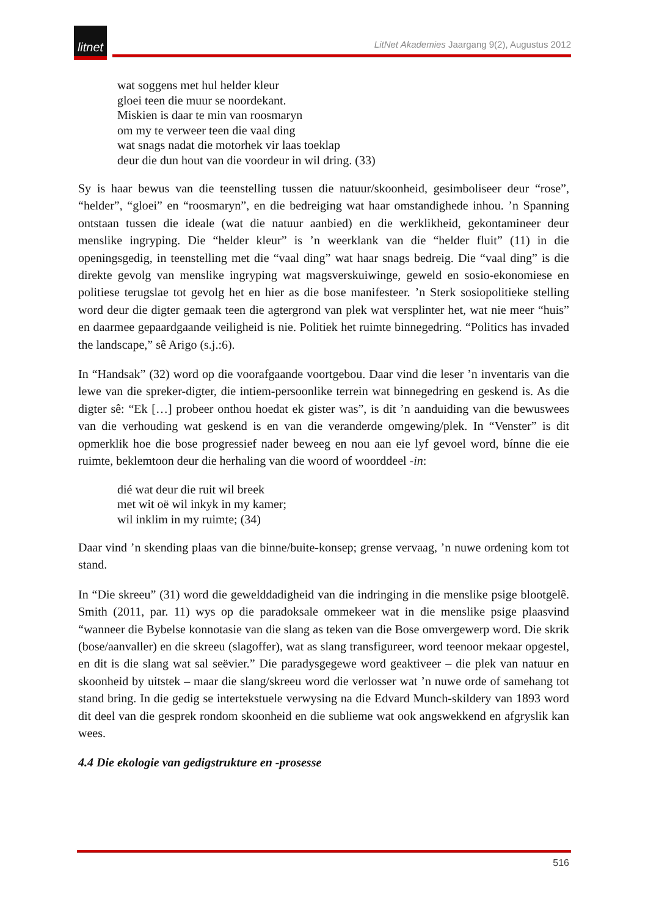litnet
LitNet Akademies Jaargang 9(2), Augustus 2012
wat soggens met hul helder kleur
gloei teen die muur se noordekant.
Miskien is daar te min van roosmaryn
om my te verweer teen die vaal ding
wat snags nadat die motorhek vir laas toeklap
deur die dun hout van die voordeur in wil dring. (33)
Sy is haar bewus van die teenstelling tussen die natuur/skoonheid, gesimboliseer deur “rose”, “helder”, “gloei” en “roosmaryn”, en die bedreiging wat haar omstandighede inhou. ’n Spanning ontstaan tussen die ideale (wat die natuur aanbied) en die werklikheid, gekontamineer deur menslike ingryping. Die “helder kleur” is ’n weerklank van die “helder fluit” (11) in die openingsgedig, in teenstelling met die “vaal ding” wat haar snags bedreig. Die “vaal ding” is die direkte gevolg van menslike ingryping wat magsverskuiwinge, geweld en sosio-ekonomiese en politiese terugslae tot gevolg het en hier as die bose manifesteer. ’n Sterk sosiopolitieke stelling word deur die digter gemaak teen die agtergrond van plek wat versplinter het, wat nie meer “huis” en daarmee gepaardgaande veiligheid is nie. Politiek het ruimte binnegedring. “Politics has invaded the landscape,” sê Arigo (s.j.:6).
In “Handsak” (32) word op die voorafgaande voortgebou. Daar vind die leser ’n inventaris van die lewe van die spreker-digter, die intiem-persoonlike terrein wat binnegedring en geskend is. As die digter sê: “Ek […] probeer onthou hoedat ek gister was”, is dit ’n aanduiding van die bewuswees van die verhouding wat geskend is en van die veranderde omgewing/plek. In “Venster” is dit opmerklik hoe die bose progressief nader beweeg en nou aan eie lyf gevoel word, bínne die eie ruimte, beklemtoon deur die herhaling van die woord of woorddeel -in:
dié wat deur die ruit wil breek
met wit oë wil inkyk in my kamer;
wil inklim in my ruimte; (34)
Daar vind ’n skending plaas van die binne/buite-konsep; grense vervaag, ’n nuwe ordening kom tot stand.
In “Die skreeu” (31) word die gewelddadigheid van die indringing in die menslike psige blootgelê. Smith (2011, par. 11) wys op die paradoksale ommekeer wat in die menslike psige plaasvind “wanneer die Bybelse konnotasie van die slang as teken van die Bose omvergewerp word. Die skrik (bose/aanvaller) en die skreeu (slagoffer), wat as slang transfigureer, word teenoor mekaar opgestel, en dit is die slang wat sal seëvier.” Die paradysgegewe word geaktiveer – die plek van natuur en skoonheid by uitstek – maar die slang/skreeu word die verlosser wat ’n nuwe orde of samehang tot stand bring. In die gedig se intertekstuele verwysing na die Edvard Munch-skildery van 1893 word dit deel van die gesprek rondom skoonheid en die sublieme wat ook angswekkend en afgryslik kan wees.
4.4 Die ekologie van gedigstrukture en -prosesse
516